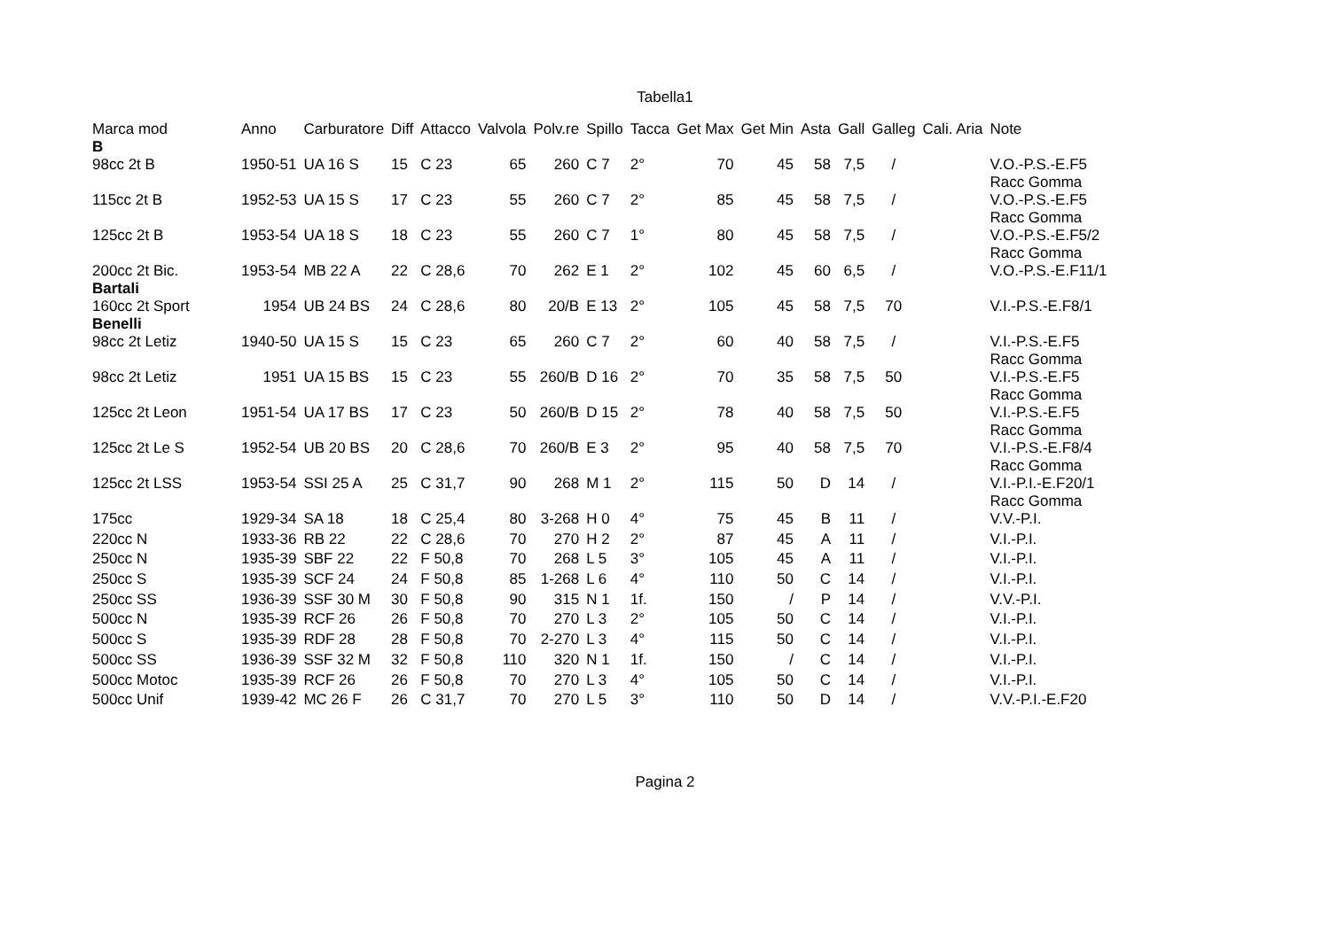Tabella1
| Marca mod B | Anno | Carburatore | Diff | Attacco | Valvola | Polv.re | Spillo | Tacca | Get Max | Get Min | Asta | Gall | Galleg | Cali. Aria | Note |
| --- | --- | --- | --- | --- | --- | --- | --- | --- | --- | --- | --- | --- | --- | --- | --- |
| 98cc 2t B | 1950-51 | UA 16 S | 15 | C 23 | 65 | 260 | C 7 | 2° | 70 | 45 | 58 | 7,5 | / | | V.O.-P.S.-E.F5 Racc Gomma |
| 115cc 2t B | 1952-53 | UA 15 S | 17 | C 23 | 55 | 260 | C 7 | 2° | 85 | 45 | 58 | 7,5 | / | | V.O.-P.S.-E.F5 Racc Gomma |
| 125cc 2t B | 1953-54 | UA 18 S | 18 | C 23 | 55 | 260 | C 7 | 1° | 80 | 45 | 58 | 7,5 | / | | V.O.-P.S.-E.F5/2 Racc Gomma |
| 200cc 2t Bic. Bartali | 1953-54 | MB 22 A | 22 | C 28,6 | 70 | 262 | E 1 | 2° | 102 | 45 | 60 | 6,5 | / | | V.O.-P.S.-E.F11/1 |
| 160cc 2t Sport Benelli | 1954 | UB 24 BS | 24 | C 28,6 | 80 | 20/B | E 13 | 2° | 105 | 45 | 58 | 7,5 | 70 | | V.I.-P.S.-E.F8/1 |
| 98cc 2t Letiz | 1940-50 | UA 15 S | 15 | C 23 | 65 | 260 | C 7 | 2° | 60 | 40 | 58 | 7,5 | / | | V.I.-P.S.-E.F5 Racc Gomma |
| 98cc 2t Letiz | 1951 | UA 15 BS | 15 | C 23 | 55 | 260/B | D 16 | 2° | 70 | 35 | 58 | 7,5 | 50 | | V.I.-P.S.-E.F5 Racc Gomma |
| 125cc 2t Leon | 1951-54 | UA 17 BS | 17 | C 23 | 50 | 260/B | D 15 | 2° | 78 | 40 | 58 | 7,5 | 50 | | V.I.-P.S.-E.F5 Racc Gomma |
| 125cc 2t Le S | 1952-54 | UB 20 BS | 20 | C 28,6 | 70 | 260/B | E 3 | 2° | 95 | 40 | 58 | 7,5 | 70 | | V.I.-P.S.-E.F8/4 Racc Gomma |
| 125cc 2t LSS | 1953-54 | SSI 25 A | 25 | C 31,7 | 90 | 268 | M 1 | 2° | 115 | 50 | D | 14 | / | | V.I.-P.I.-E.F20/1 Racc Gomma |
| 175cc | 1929-34 | SA 18 | 18 | C 25,4 | 80 | 3-268 | H 0 | 4° | 75 | 45 | B | 11 | / | | V.V.-P.I. |
| 220cc N | 1933-36 | RB 22 | 22 | C 28,6 | 70 | 270 | H 2 | 2° | 87 | 45 | A | 11 | / | | V.I.-P.I. |
| 250cc N | 1935-39 | SBF 22 | 22 | F 50,8 | 70 | 268 | L 5 | 3° | 105 | 45 | A | 11 | / | | V.I.-P.I. |
| 250cc S | 1935-39 | SCF 24 | 24 | F 50,8 | 85 | 1-268 | L 6 | 4° | 110 | 50 | C | 14 | / | | V.I.-P.I. |
| 250cc SS | 1936-39 | SSF 30 M | 30 | F 50,8 | 90 | 315 | N 1 | 1f. | 150 | / | P | 14 | / | | V.V.-P.I. |
| 500cc N | 1935-39 | RCF 26 | 26 | F 50,8 | 70 | 270 | L 3 | 2° | 105 | 50 | C | 14 | / | | V.I.-P.I. |
| 500cc S | 1935-39 | RDF 28 | 28 | F 50,8 | 70 | 2-270 | L 3 | 4° | 115 | 50 | C | 14 | / | | V.I.-P.I. |
| 500cc SS | 1936-39 | SSF 32 M | 32 | F 50,8 | 110 | 320 | N 1 | 1f. | 150 | / | C | 14 | / | | V.I.-P.I. |
| 500cc Motoc | 1935-39 | RCF 26 | 26 | F 50,8 | 70 | 270 | L 3 | 4° | 105 | 50 | C | 14 | / | | V.I.-P.I. |
| 500cc Unif | 1939-42 | MC 26 F | 26 | C 31,7 | 70 | 270 | L 5 | 3° | 110 | 50 | D | 14 | / | | V.V.-P.I.-E.F20 |
Pagina 2